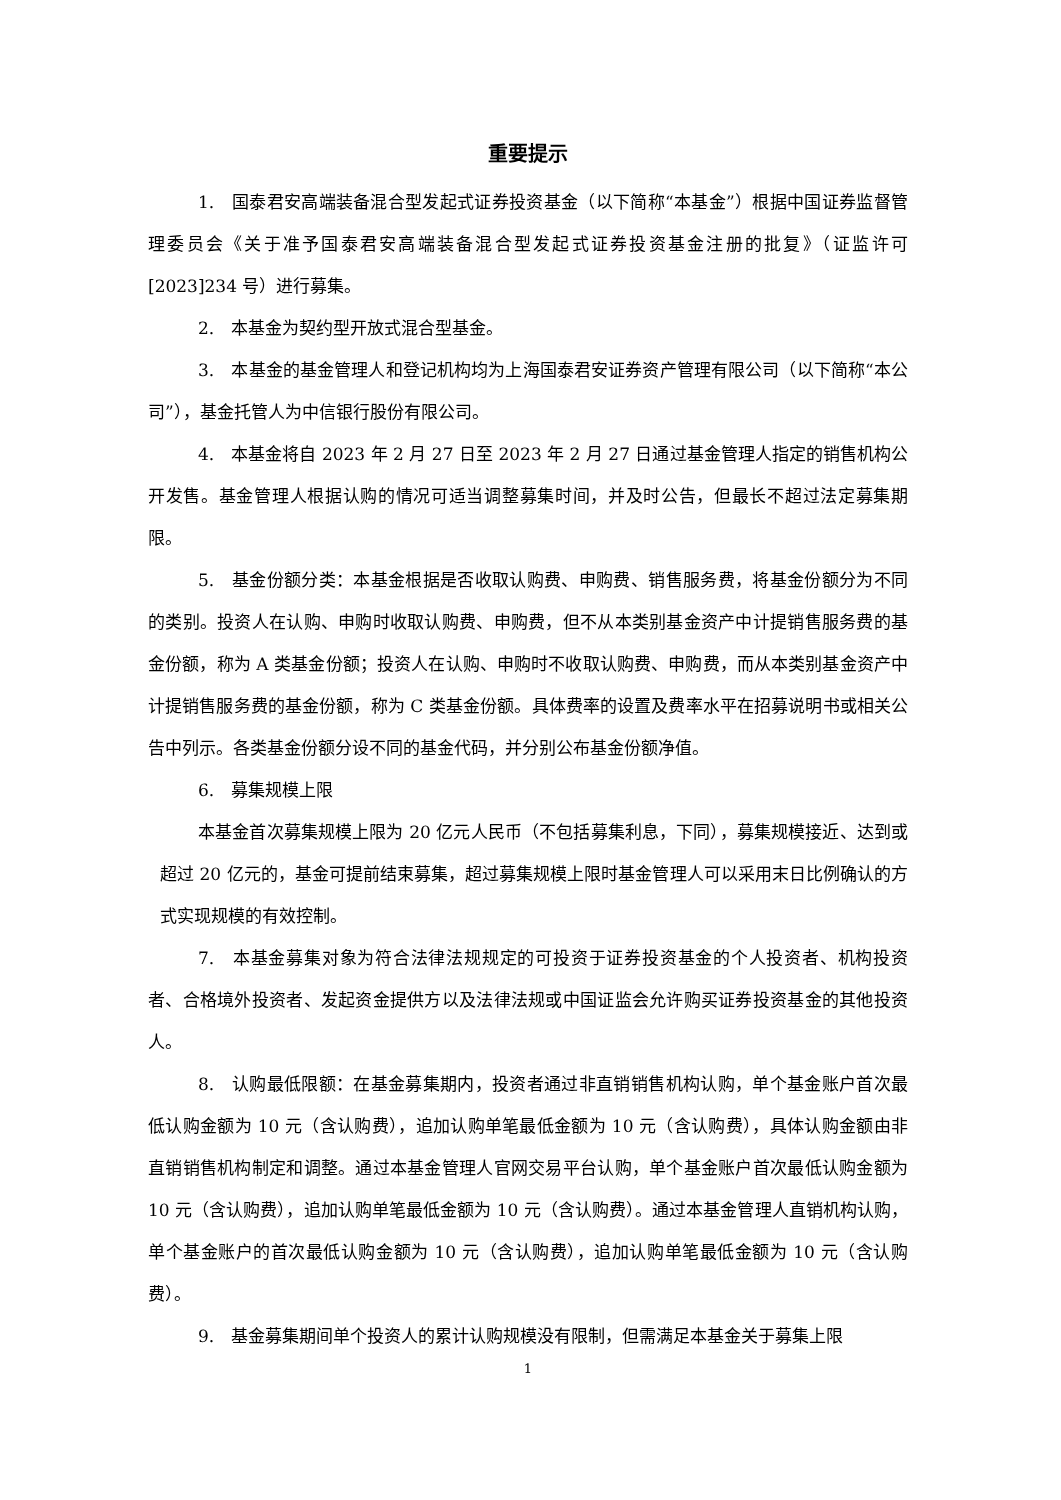重要提示
1.　国泰君安高端装备混合型发起式证券投资基金（以下简称“本基金”）根据中国证券监督管理委员会《关于准予国泰君安高端装备混合型发起式证券投资基金注册的批复》（证监许可[2023]234 号）进行募集。
2.　本基金为契约型开放式混合型基金。
3.　本基金的基金管理人和登记机构均为上海国泰君安证券资产管理有限公司（以下简称“本公司”），基金托管人为中信银行股份有限公司。
4.　本基金将自 2023 年 2 月 27 日至 2023 年 2 月 27 日通过基金管理人指定的销售机构公开发售。基金管理人根据认购的情况可适当调整募集时间，并及时公告，但最长不超过法定募集期限。
5.　基金份额分类：本基金根据是否收取认购费、申购费、销售服务费，将基金份额分为不同的类别。投资人在认购、申购时收取认购费、申购费，但不从本类别基金资产中计提销售服务费的基金份额，称为 A 类基金份额；投资人在认购、申购时不收取认购费、申购费，而从本类别基金资产中计提销售服务费的基金份额，称为 C 类基金份额。具体费率的设置及费率水平在招募说明书或相关公告中列示。各类基金份额分设不同的基金代码，并分别公布基金份额净值。
6.　募集规模上限
本基金首次募集规模上限为 20 亿元人民币（不包括募集利息，下同），募集规模接近、达到或超过 20 亿元的，基金可提前结束募集，超过募集规模上限时基金管理人可以采用末日比例确认的方式实现规模的有效控制。
7.　本基金募集对象为符合法律法规规定的可投资于证券投资基金的个人投资者、机构投资者、合格境外投资者、发起资金提供方以及法律法规或中国证监会允许购买证券投资基金的其他投资人。
8.　认购最低限额：在基金募集期内，投资者通过非直销销售机构认购，单个基金账户首次最低认购金额为 10 元（含认购费），追加认购单笔最低金额为 10 元（含认购费），具体认购金额由非直销销售机构制定和调整。通过本基金管理人官网交易平台认购，单个基金账户首次最低认购金额为 10 元（含认购费），追加认购单笔最低金额为 10 元（含认购费）。通过本基金管理人直销机构认购，单个基金账户的首次最低认购金额为 10 元（含认购费），追加认购单笔最低金额为 10 元（含认购费）。
9.　基金募集期间单个投资人的累计认购规模没有限制，但需满足本基金关于募集上限
1